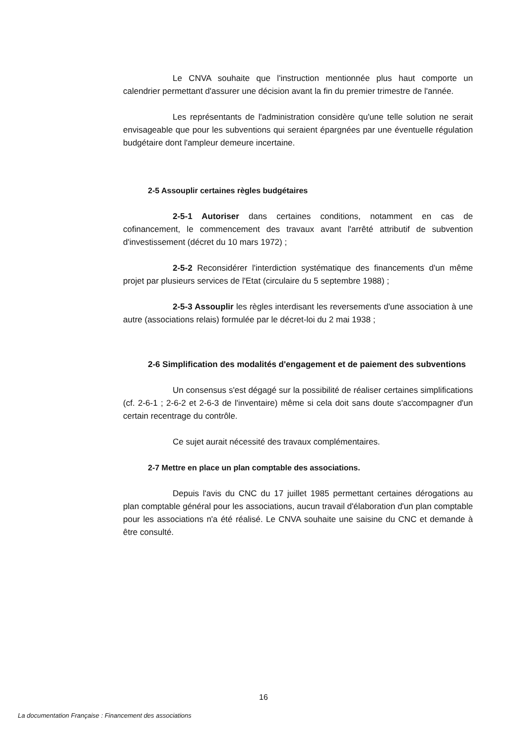Le CNVA souhaite que l'instruction mentionnée plus haut comporte un calendrier permettant d'assurer une décision avant la fin du premier trimestre de l'année.
Les représentants de l'administration considère qu'une telle solution ne serait envisageable que pour les subventions qui seraient épargnées par une éventuelle régulation budgétaire dont l'ampleur demeure incertaine.
2-5 Assouplir certaines règles budgétaires
2-5-1 Autoriser dans certaines conditions, notamment en cas de cofinancement, le commencement des travaux avant l'arrêté attributif de subvention d'investissement (décret du 10 mars 1972) ;
2-5-2 Reconsidérer l'interdiction systématique des financements d'un même projet par plusieurs services de l'Etat (circulaire du 5 septembre 1988) ;
2-5-3 Assouplir les règles interdisant les reversements d'une association à une autre (associations relais) formulée par le décret-loi du 2 mai 1938 ;
2-6 Simplification des modalités d'engagement et de paiement des subventions
Un consensus s'est dégagé sur la possibilité de réaliser certaines simplifications (cf. 2-6-1 ; 2-6-2 et 2-6-3 de l'inventaire) même si cela doit sans doute s'accompagner d'un certain recentrage du contrôle.
Ce sujet aurait nécessité des travaux complémentaires.
2-7 Mettre en place un plan comptable des associations.
Depuis l'avis du CNC du 17 juillet 1985 permettant certaines dérogations au plan comptable général pour les associations, aucun travail d'élaboration d'un plan comptable pour les associations n'a été réalisé. Le CNVA souhaite une saisine du CNC et demande à être consulté.
16
La documentation Française : Financement des associations